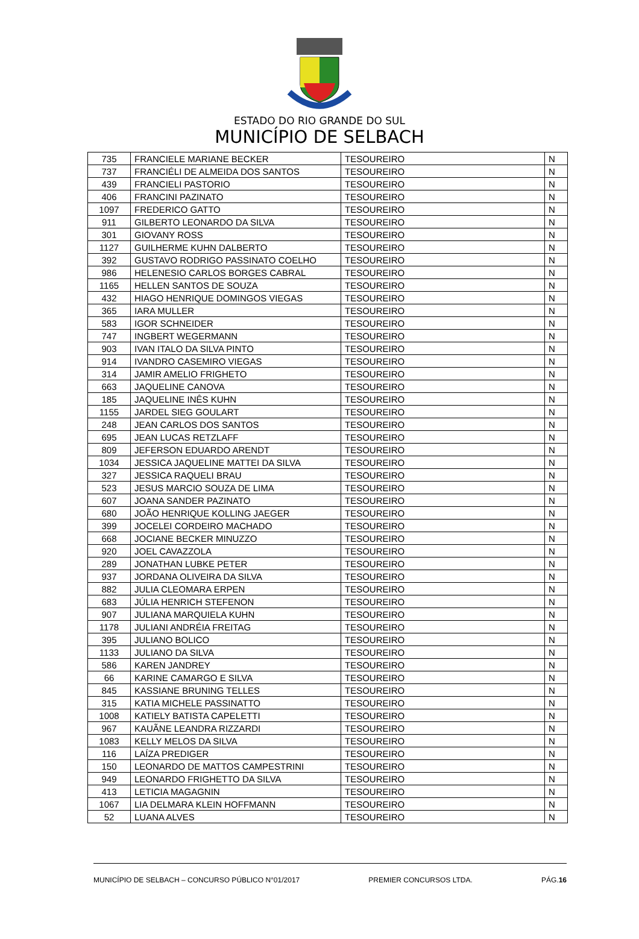ESTADO DO RIO GRANDE DO SUL
MUNICÍPIO DE SELBACH
| 735 | FRANCIELE MARIANE BECKER | TESOUREIRO | N |
| 737 | FRANCIÉLI DE ALMEIDA DOS SANTOS | TESOUREIRO | N |
| 439 | FRANCIELI PASTORIO | TESOUREIRO | N |
| 406 | FRANCINI PAZINATO | TESOUREIRO | N |
| 1097 | FREDERICO GATTO | TESOUREIRO | N |
| 911 | GILBERTO LEONARDO DA SILVA | TESOUREIRO | N |
| 301 | GIOVANY ROSS | TESOUREIRO | N |
| 1127 | GUILHERME KUHN DALBERTO | TESOUREIRO | N |
| 392 | GUSTAVO RODRIGO PASSINATO COELHO | TESOUREIRO | N |
| 986 | HELENESIO CARLOS BORGES CABRAL | TESOUREIRO | N |
| 1165 | HELLEN SANTOS DE SOUZA | TESOUREIRO | N |
| 432 | HIAGO HENRIQUE DOMINGOS VIEGAS | TESOUREIRO | N |
| 365 | IARA MULLER | TESOUREIRO | N |
| 583 | IGOR SCHNEIDER | TESOUREIRO | N |
| 747 | INGBERT WEGERMANN | TESOUREIRO | N |
| 903 | IVAN ITALO DA SILVA PINTO | TESOUREIRO | N |
| 914 | IVANDRO CASEMIRO VIEGAS | TESOUREIRO | N |
| 314 | JAMIR AMELIO FRIGHETO | TESOUREIRO | N |
| 663 | JAQUELINE CANOVA | TESOUREIRO | N |
| 185 | JAQUELINE INÊS KUHN | TESOUREIRO | N |
| 1155 | JARDEL SIEG GOULART | TESOUREIRO | N |
| 248 | JEAN CARLOS DOS SANTOS | TESOUREIRO | N |
| 695 | JEAN LUCAS RETZLAFF | TESOUREIRO | N |
| 809 | JEFERSON EDUARDO ARENDT | TESOUREIRO | N |
| 1034 | JESSICA JAQUELINE MATTEI DA SILVA | TESOUREIRO | N |
| 327 | JESSICA RAQUELI BRAU | TESOUREIRO | N |
| 523 | JESUS MARCIO SOUZA DE LIMA | TESOUREIRO | N |
| 607 | JOANA SANDER PAZINATO | TESOUREIRO | N |
| 680 | JOÃO HENRIQUE KOLLING JAEGER | TESOUREIRO | N |
| 399 | JOCELEI CORDEIRO MACHADO | TESOUREIRO | N |
| 668 | JOCIANE BECKER MINUZZO | TESOUREIRO | N |
| 920 | JOEL CAVAZZOLA | TESOUREIRO | N |
| 289 | JONATHAN LUBKE PETER | TESOUREIRO | N |
| 937 | JORDANA OLIVEIRA DA SILVA | TESOUREIRO | N |
| 882 | JULIA CLEOMARA ERPEN | TESOUREIRO | N |
| 683 | JÚLIA HENRICH STEFENON | TESOUREIRO | N |
| 907 | JULIANA MARQUIELA KUHN | TESOUREIRO | N |
| 1178 | JULIANI ANDRÉIA FREITAG | TESOUREIRO | N |
| 395 | JULIANO BOLICO | TESOUREIRO | N |
| 1133 | JULIANO DA SILVA | TESOUREIRO | N |
| 586 | KAREN JANDREY | TESOUREIRO | N |
| 66 | KARINE CAMARGO E SILVA | TESOUREIRO | N |
| 845 | KASSIANE BRUNING TELLES | TESOUREIRO | N |
| 315 | KATIA MICHELE PASSINATTO | TESOUREIRO | N |
| 1008 | KATIELY BATISTA CAPELETTI | TESOUREIRO | N |
| 967 | KAUÃNE LEANDRA RIZZARDI | TESOUREIRO | N |
| 1083 | KELLY MELOS DA SILVA | TESOUREIRO | N |
| 116 | LAÍZA PREDIGER | TESOUREIRO | N |
| 150 | LEONARDO DE MATTOS CAMPESTRINI | TESOUREIRO | N |
| 949 | LEONARDO FRIGHETTO DA SILVA | TESOUREIRO | N |
| 413 | LETICIA MAGAGNIN | TESOUREIRO | N |
| 1067 | LIA DELMARA KLEIN HOFFMANN | TESOUREIRO | N |
| 52 | LUANA ALVES | TESOUREIRO | N |
MUNICÍPIO DE SELBACH – CONCURSO PÚBLICO N°01/2017 PREMIER CONCURSOS LTDA. PÁG.16